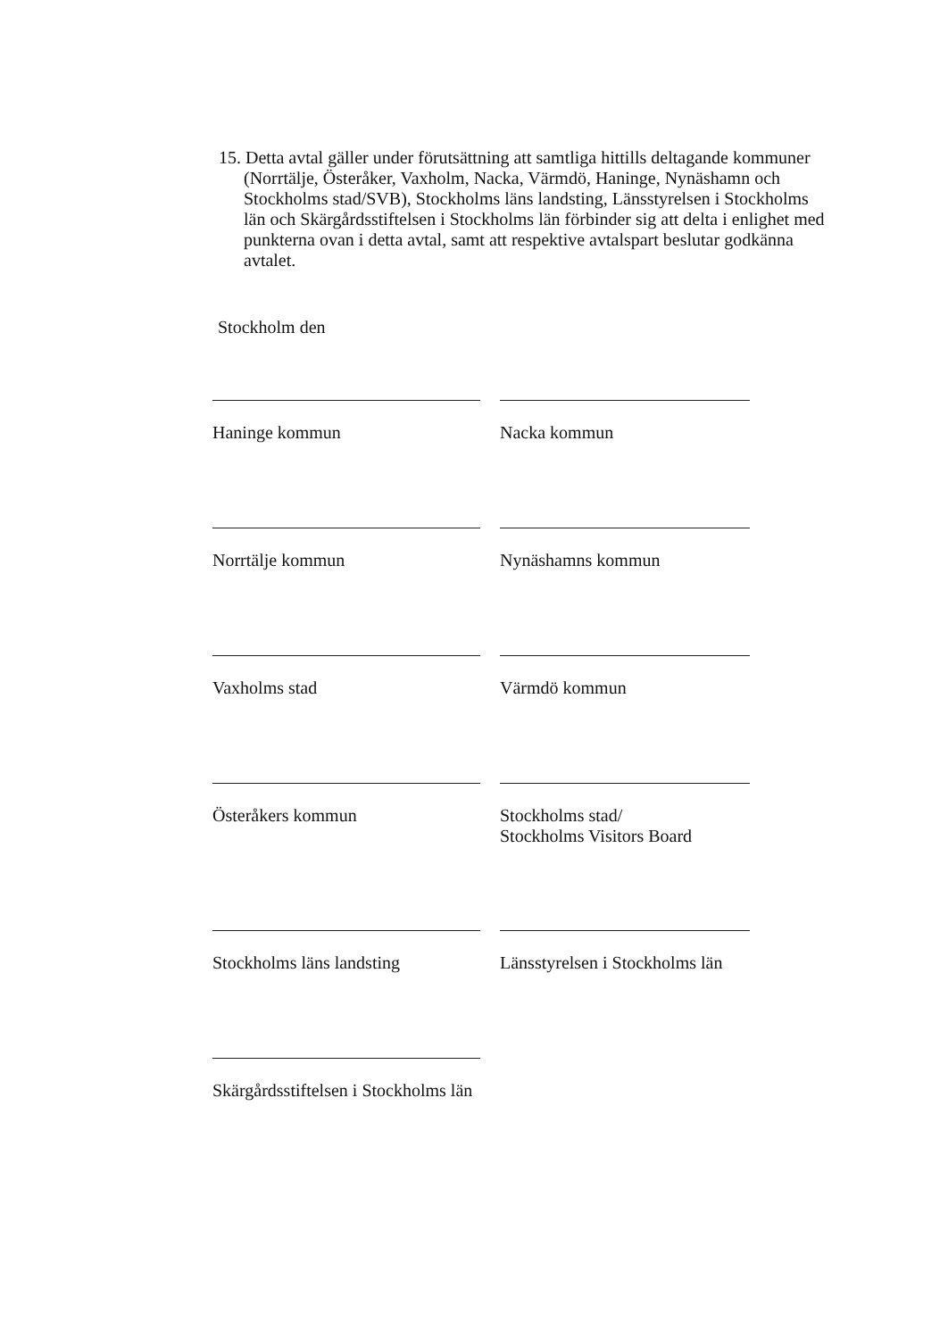15. Detta avtal gäller under förutsättning att samtliga hittills deltagande kommuner (Norrtälje, Österåker, Vaxholm, Nacka, Värmdö, Haninge, Nynäshamn och Stockholms stad/SVB), Stockholms läns landsting, Länsstyrelsen i Stockholms län och Skärgårdsstiftelsen i Stockholms län förbinder sig att delta i enlighet med punkterna ovan i detta avtal, samt att respektive avtalspart beslutar godkänna avtalet.
Stockholm den
Haninge kommun
Nacka kommun
Norrtälje kommun
Nynäshamns kommun
Vaxholms stad
Värmdö kommun
Österåkers kommun
Stockholms stad/
Stockholms Visitors Board
Stockholms läns landsting
Länsstyrelsen i Stockholms län
Skärgårdsstiftelsen i Stockholms län